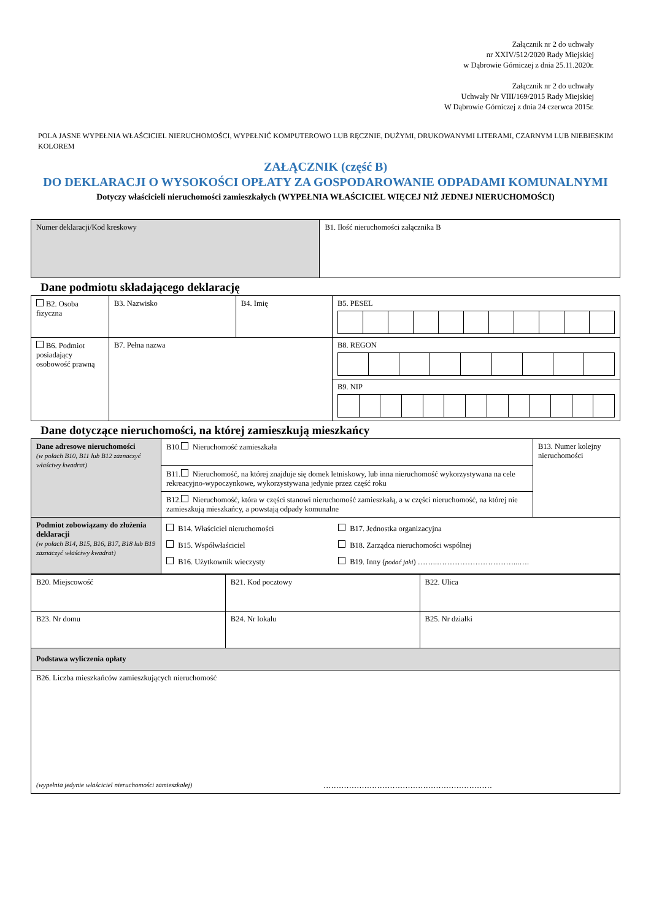Załącznik nr 2 do uchwały
nr XXIV/512/2020 Rady Miejskiej
w Dąbrowie Górniczej z dnia 25.11.2020r.
Załącznik nr 2 do uchwały
Uchwały Nr VIII/169/2015 Rady Miejskiej
W Dąbrowie Górniczej z dnia 24 czerwca 2015r.
POLA JASNE WYPEŁNIA WŁAŚCICIEL NIERUCHOMOŚCI, WYPEŁNIĆ KOMPUTEROWO LUB RĘCZNIE, DUŻYMI, DRUKOWANYMI LITERAMI, CZARNYM LUB NIEBIESKIM KOLOREM
ZAŁĄCZNIK (część B)
DO DEKLARACJI O WYSOKOŚCI OPŁATY ZA GOSPODAROWANIE ODPADAMI KOMUNALNYMI
Dotyczy właścicieli nieruchomości zamieszkałych (WYPEŁNIA WŁAŚCICIEL WIĘCEJ NIŻ JEDNEJ NIERUCHOMOŚCI)
| Numer deklaracji/Kod kreskowy | B1. Ilość nieruchomości załącznika B |
Dane podmiotu składającego deklarację
| B2. Osoba fizyczna | B3. Nazwisko | B4. Imię | B5. PESEL |
| B6. Podmiot posiadający osobowość prawną | B7. Pełna nazwa | | B8. REGON |
| | | | B9. NIP |
Dane dotyczące nieruchomości, na której zamieszkują mieszkańcy
| Dane adresowe nieruchomości (w polach B10, B11 lub B12 zaznaczyć właściwy kwadrat) | B10. Nieruchomość zamieszkała | B13. Numer kolejny nieruchomości |
| | B11. Nieruchomość, na której znajduje się domek letniskowy, lub inna nieruchomość wykorzystywana na cele rekreacyjno-wypoczynkowe, wykorzystywana jedynie przez część roku | |
| | B12. Nieruchomość, która w części stanowi nieruchomość zamieszkałą, a w części nieruchomość, na której nie zamieszkują mieszkańcy, a powstają odpady komunalne | |
| Podmiot zobowiązany do złożenia deklaracji (w polach B14, B15, B16, B17, B18 lub B19 zaznaczyć właściwy kwadrat) | B14. Właściciel nieruchomości B15. Współwłaściciel B16. Użytkownik wieczysty B17. Jednostka organizacyjna B18. Zarządca nieruchomości wspólnej B19. Inny ( podać jaki ) ……..…………………………...…. | |
| B20. Miejscowość | B21. Kod pocztowy | B22. Ulica |
| B23. Nr domu | B24. Nr lokalu | B25. Nr działki |
| Podstawa wyliczenia opłaty | | |
| B26. Liczba mieszkańców zamieszkujących nieruchomość (wypełnia jedynie właściciel nieruchomości zamieszkałej) ………………………………………………………… | | |